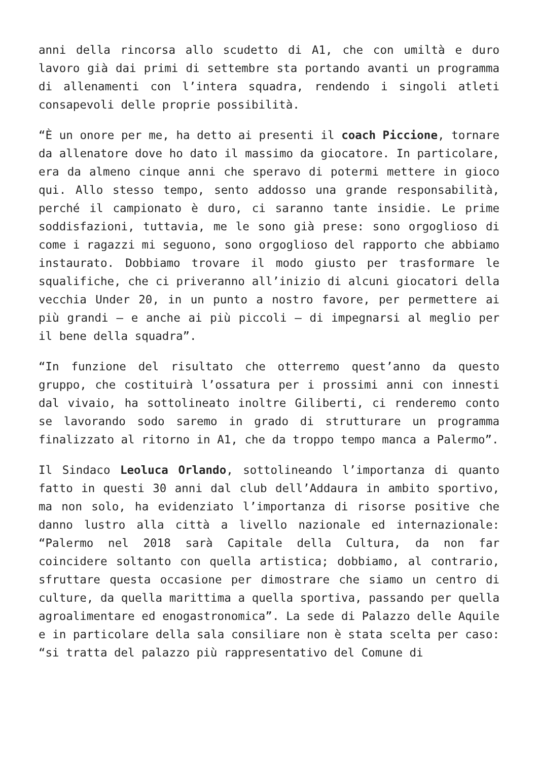anni della rincorsa allo scudetto di A1, che con umiltà e duro lavoro già dai primi di settembre sta portando avanti un programma di allenamenti con l’intera squadra, rendendo i singoli atleti consapevoli delle proprie possibilità.
“È un onore per me, ha detto ai presenti il coach Piccione, tornare da allenatore dove ho dato il massimo da giocatore. In particolare, era da almeno cinque anni che speravo di potermi mettere in gioco qui. Allo stesso tempo, sento addosso una grande responsabilità, perché il campionato è duro, ci saranno tante insidie. Le prime soddisfazioni, tuttavia, me le sono già prese: sono orgoglioso di come i ragazzi mi seguono, sono orgoglioso del rapporto che abbiamo instaurato. Dobbiamo trovare il modo giusto per trasformare le squalifiche, che ci priveranno all’inizio di alcuni giocatori della vecchia Under 20, in un punto a nostro favore, per permettere ai più grandi – e anche ai più piccoli – di impegnarsi al meglio per il bene della squadra”.
“In funzione del risultato che otterremo quest’anno da questo gruppo, che costituirà l’ossatura per i prossimi anni con innesti dal vivaio, ha sottolineato inoltre Giliberti, ci renderemo conto se lavorando sodo saremo in grado di strutturare un programma finalizzato al ritorno in A1, che da troppo tempo manca a Palermo”.
Il Sindaco Leoluca Orlando, sottolineando l’importanza di quanto fatto in questi 30 anni dal club dell’Addaura in ambito sportivo, ma non solo, ha evidenziato l’importanza di risorse positive che danno lustro alla città a livello nazionale ed internazionale: “Palermo nel 2018 sarà Capitale della Cultura, da non far coincidere soltanto con quella artistica; dobbiamo, al contrario, sfruttare questa occasione per dimostrare che siamo un centro di culture, da quella marittima a quella sportiva, passando per quella agroalimentare ed enogastronomica”. La sede di Palazzo delle Aquile e in particolare della sala consiliare non è stata scelta per caso: “si tratta del palazzo più rappresentativo del Comune di